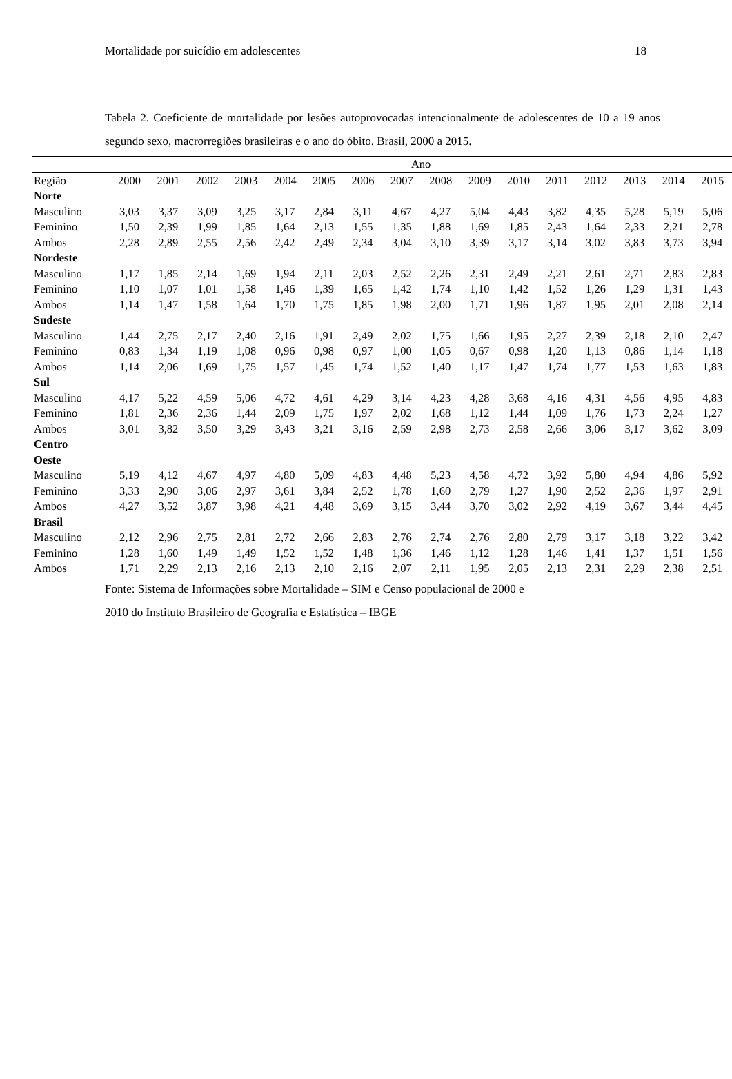Mortalidade por suicídio em adolescentes 18
Tabela 2. Coeficiente de mortalidade por lesões autoprovocadas intencionalmente de adolescentes de 10 a 19 anos segundo sexo, macrorregiões brasileiras e o ano do óbito. Brasil, 2000 a 2015.
| | Ano | | | | | | | | | | | | | | | |
| --- | --- | --- | --- | --- | --- | --- | --- | --- | --- | --- | --- | --- | --- | --- | --- | --- |
| Região | 2000 | 2001 | 2002 | 2003 | 2004 | 2005 | 2006 | 2007 | 2008 | 2009 | 2010 | 2011 | 2012 | 2013 | 2014 | 2015 |
| Norte | | | | | | | | | | | | | | | | |
| Masculino | 3,03 | 3,37 | 3,09 | 3,25 | 3,17 | 2,84 | 3,11 | 4,67 | 4,27 | 5,04 | 4,43 | 3,82 | 4,35 | 5,28 | 5,19 | 5,06 |
| Feminino | 1,50 | 2,39 | 1,99 | 1,85 | 1,64 | 2,13 | 1,55 | 1,35 | 1,88 | 1,69 | 1,85 | 2,43 | 1,64 | 2,33 | 2,21 | 2,78 |
| Ambos | 2,28 | 2,89 | 2,55 | 2,56 | 2,42 | 2,49 | 2,34 | 3,04 | 3,10 | 3,39 | 3,17 | 3,14 | 3,02 | 3,83 | 3,73 | 3,94 |
| Nordeste | | | | | | | | | | | | | | | | |
| Masculino | 1,17 | 1,85 | 2,14 | 1,69 | 1,94 | 2,11 | 2,03 | 2,52 | 2,26 | 2,31 | 2,49 | 2,21 | 2,61 | 2,71 | 2,83 | 2,83 |
| Feminino | 1,10 | 1,07 | 1,01 | 1,58 | 1,46 | 1,39 | 1,65 | 1,42 | 1,74 | 1,10 | 1,42 | 1,52 | 1,26 | 1,29 | 1,31 | 1,43 |
| Ambos | 1,14 | 1,47 | 1,58 | 1,64 | 1,70 | 1,75 | 1,85 | 1,98 | 2,00 | 1,71 | 1,96 | 1,87 | 1,95 | 2,01 | 2,08 | 2,14 |
| Sudeste | | | | | | | | | | | | | | | | |
| Masculino | 1,44 | 2,75 | 2,17 | 2,40 | 2,16 | 1,91 | 2,49 | 2,02 | 1,75 | 1,66 | 1,95 | 2,27 | 2,39 | 2,18 | 2,10 | 2,47 |
| Feminino | 0,83 | 1,34 | 1,19 | 1,08 | 0,96 | 0,98 | 0,97 | 1,00 | 1,05 | 0,67 | 0,98 | 1,20 | 1,13 | 0,86 | 1,14 | 1,18 |
| Ambos | 1,14 | 2,06 | 1,69 | 1,75 | 1,57 | 1,45 | 1,74 | 1,52 | 1,40 | 1,17 | 1,47 | 1,74 | 1,77 | 1,53 | 1,63 | 1,83 |
| Sul | | | | | | | | | | | | | | | | |
| Masculino | 4,17 | 5,22 | 4,59 | 5,06 | 4,72 | 4,61 | 4,29 | 3,14 | 4,23 | 4,28 | 3,68 | 4,16 | 4,31 | 4,56 | 4,95 | 4,83 |
| Feminino | 1,81 | 2,36 | 2,36 | 1,44 | 2,09 | 1,75 | 1,97 | 2,02 | 1,68 | 1,12 | 1,44 | 1,09 | 1,76 | 1,73 | 2,24 | 1,27 |
| Ambos | 3,01 | 3,82 | 3,50 | 3,29 | 3,43 | 3,21 | 3,16 | 2,59 | 2,98 | 2,73 | 2,58 | 2,66 | 3,06 | 3,17 | 3,62 | 3,09 |
| Centro Oeste | | | | | | | | | | | | | | | | |
| Masculino | 5,19 | 4,12 | 4,67 | 4,97 | 4,80 | 5,09 | 4,83 | 4,48 | 5,23 | 4,58 | 4,72 | 3,92 | 5,80 | 4,94 | 4,86 | 5,92 |
| Feminino | 3,33 | 2,90 | 3,06 | 2,97 | 3,61 | 3,84 | 2,52 | 1,78 | 1,60 | 2,79 | 1,27 | 1,90 | 2,52 | 2,36 | 1,97 | 2,91 |
| Ambos | 4,27 | 3,52 | 3,87 | 3,98 | 4,21 | 4,48 | 3,69 | 3,15 | 3,44 | 3,70 | 3,02 | 2,92 | 4,19 | 3,67 | 3,44 | 4,45 |
| Brasil | | | | | | | | | | | | | | | | |
| Masculino | 2,12 | 2,96 | 2,75 | 2,81 | 2,72 | 2,66 | 2,83 | 2,76 | 2,74 | 2,76 | 2,80 | 2,79 | 3,17 | 3,18 | 3,22 | 3,42 |
| Feminino | 1,28 | 1,60 | 1,49 | 1,49 | 1,52 | 1,52 | 1,48 | 1,36 | 1,46 | 1,12 | 1,28 | 1,46 | 1,41 | 1,37 | 1,51 | 1,56 |
| Ambos | 1,71 | 2,29 | 2,13 | 2,16 | 2,13 | 2,10 | 2,16 | 2,07 | 2,11 | 1,95 | 2,05 | 2,13 | 2,31 | 2,29 | 2,38 | 2,51 |
Fonte: Sistema de Informações sobre Mortalidade – SIM e Censo populacional de 2000 e
2010 do Instituto Brasileiro de Geografia e Estatística – IBGE